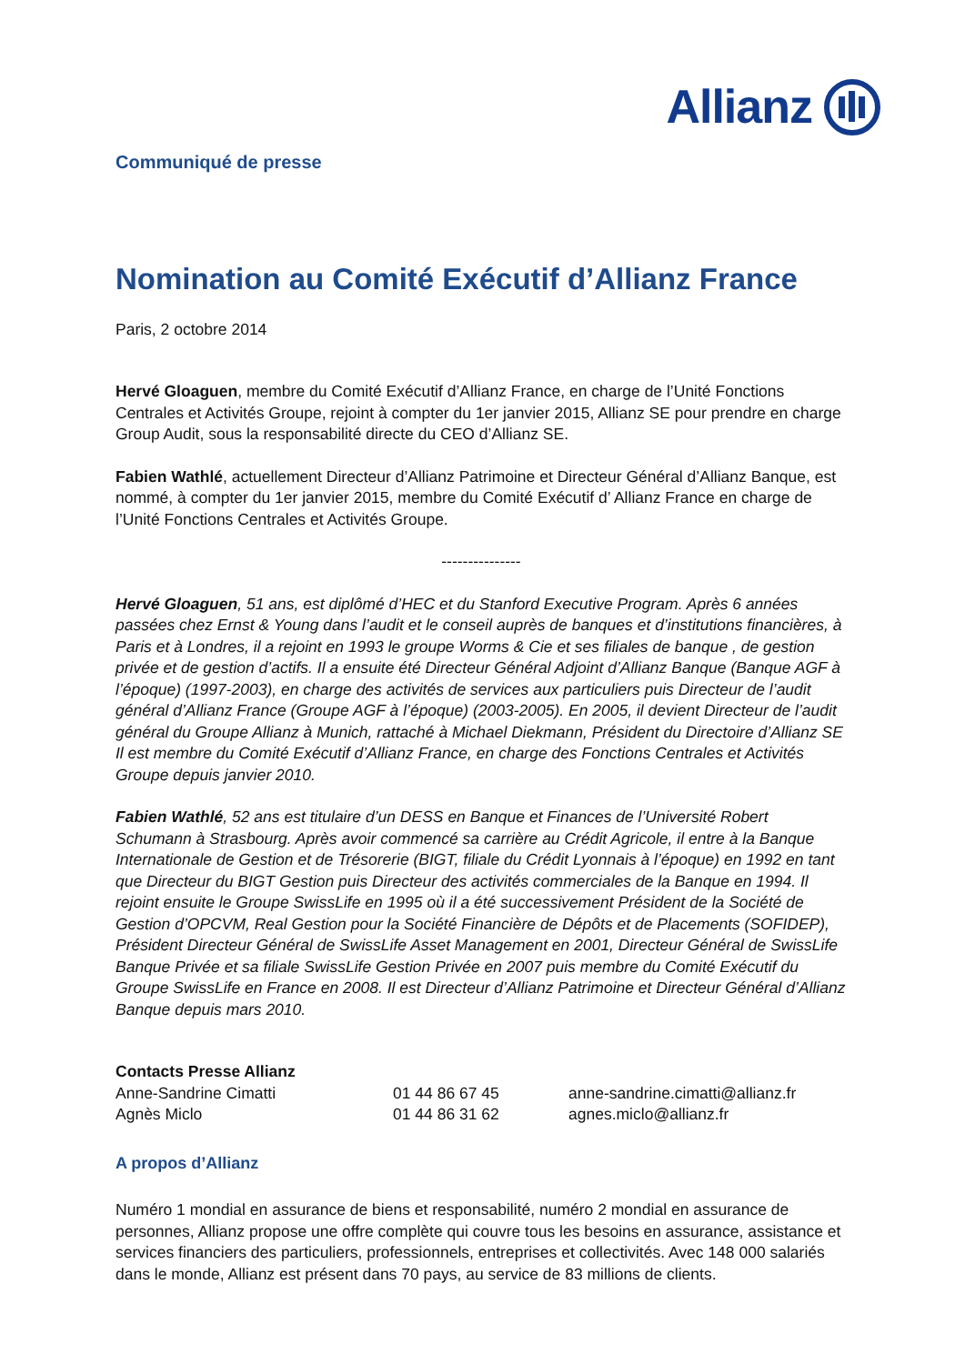Communiqué de presse
Allianz
Nomination au Comité Exécutif d’Allianz France
Paris, 2 octobre 2014
Hervé Gloaguen, membre du Comité Exécutif d’Allianz France, en charge de l’Unité Fonctions Centrales et Activités Groupe, rejoint à compter du 1er janvier 2015, Allianz SE pour prendre en charge Group Audit, sous la responsabilité directe du CEO d’Allianz SE.
Fabien Wathlé, actuellement Directeur d’Allianz Patrimoine et Directeur Général d’Allianz Banque, est nommé, à compter du 1er janvier 2015, membre du Comité Exécutif d’ Allianz France en charge de l’Unité Fonctions Centrales et Activités Groupe.
---------------
Hervé Gloaguen, 51 ans, est diplômé d’HEC et du Stanford Executive Program. Après 6 années passées chez Ernst & Young dans l’audit et le conseil auprès de banques et d’institutions financières, à Paris et à Londres, il a rejoint en 1993 le groupe Worms & Cie et ses filiales de banque , de gestion privée et de gestion d’actifs. Il a ensuite été Directeur Général Adjoint d’Allianz Banque (Banque AGF à l’époque) (1997-2003), en charge des activités de services aux particuliers puis Directeur de l’audit général d’Allianz France (Groupe AGF à l’époque) (2003-2005). En 2005, il devient Directeur de l’audit général du Groupe Allianz à Munich, rattaché à Michael Diekmann, Président du Directoire d’Allianz SE Il est membre du Comité Exécutif d’Allianz France, en charge des Fonctions Centrales et Activités Groupe depuis janvier 2010.
Fabien Wathlé, 52 ans est titulaire d’un DESS en Banque et Finances de l’Université Robert Schumann à Strasbourg. Après avoir commencé sa carrière au Crédit Agricole, il entre à la Banque Internationale de Gestion et de Trésorerie (BIGT, filiale du Crédit Lyonnais à l’époque) en 1992 en tant que Directeur du BIGT Gestion puis Directeur des activités commerciales de la Banque en 1994. Il rejoint ensuite le Groupe SwissLife en 1995 où il a été successivement Président de la Société de Gestion d’OPCVM, Real Gestion pour la Société Financière de Dépôts et de Placements (SOFIDEP), Président Directeur Général de SwissLife Asset Management en 2001, Directeur Général de SwissLife Banque Privée et sa filiale SwissLife Gestion Privée en 2007 puis membre du Comité Exécutif du Groupe SwissLife en France en 2008. Il est Directeur d’Allianz Patrimoine et Directeur Général d’Allianz Banque depuis mars 2010.
Contacts Presse Allianz
| Anne-Sandrine Cimatti | 01 44 86 67 45 | anne-sandrine.cimatti@allianz.fr |
| Agnès Miclo | 01 44 86 31 62 | agnes.miclo@allianz.fr |
A propos d’Allianz
Numéro 1 mondial en assurance de biens et responsabilité, numéro 2 mondial en assurance de personnes, Allianz propose une offre complète qui couvre tous les besoins en assurance, assistance et services financiers des particuliers, professionnels, entreprises et collectivités. Avec 148 000 salariés dans le monde, Allianz est présent dans 70 pays, au service de 83 millions de clients.